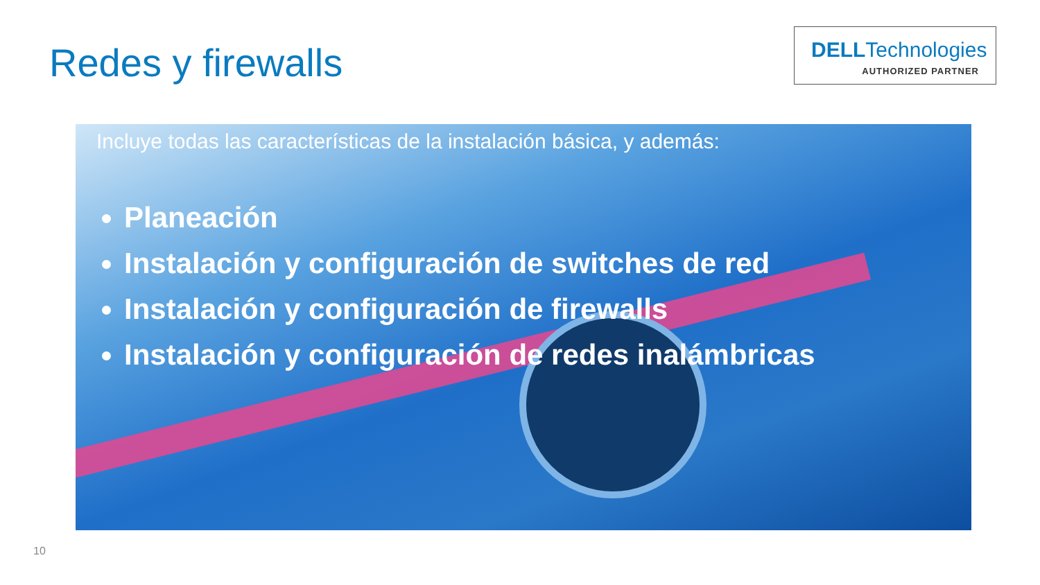Redes y firewalls
DELLTechnologies
AUTHORIZED PARTNER
Incluye todas las características de la instalación básica, y además:
Planeación
Instalación y configuración de switches de red
Instalación y configuración de firewalls
Instalación y configuración de redes inalámbricas
10